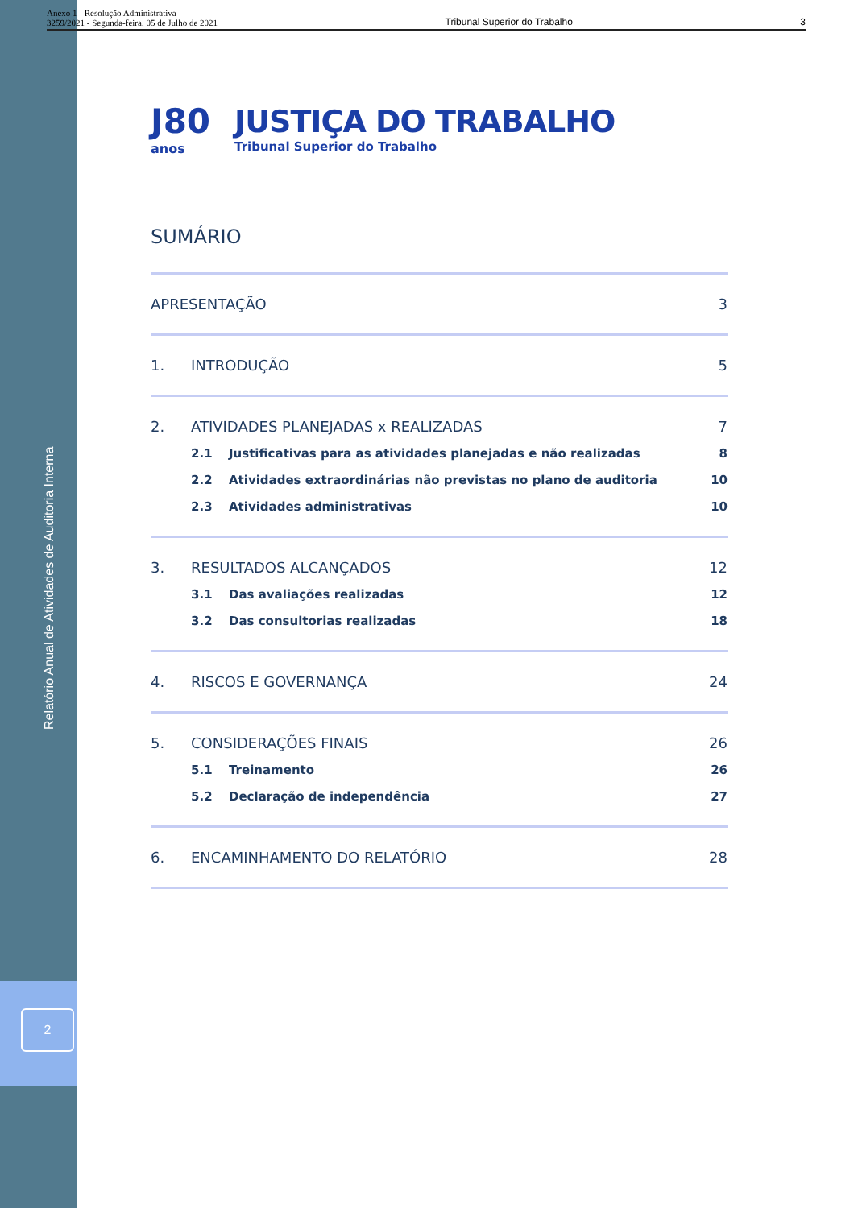Anexo 1 - Resolução Administrativa
3259/2021 - Segunda-feira, 05 de Julho de 2021
Tribunal Superior do Trabalho
3
Relatório Anual de Atividades de Auditoria Interna
2
J80
anos
JUSTIÇA DO TRABALHO
Tribunal Superior do Trabalho
SUMÁRIO
APRESENTAÇÃO 3
1. INTRODUÇÃO 5
2. ATIVIDADES PLANEJADAS x REALIZADAS
7
2.1 Justificativas para as atividades planejadas e não realizadas
8
2.2 Atividades extraordinárias não previstas no plano de auditoria
10
2.3 Atividades administrativas 10
3. RESULTADOS ALCANÇADOS 12
3.1 Das avaliações realizadas 12
3.2 Das consultorias realizadas 18
4. RISCOS E GOVERNANÇA 24
5. CONSIDERAÇÕES FINAIS 26
5.1 Treinamento 26
5.2 Declaração de independência 27
6. ENCAMINHAMENTO DO RELATÓRIO 28